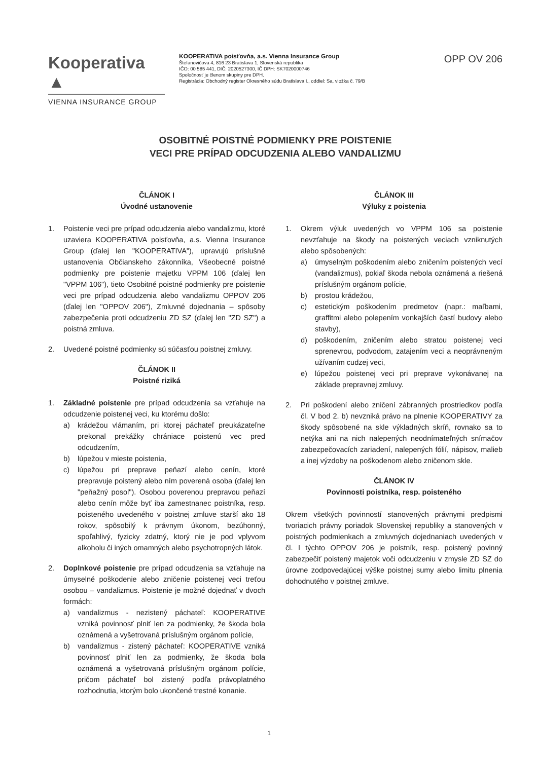Kooperativa ▲
VIENNA INSURANCE GROUP
KOOPERATIVA poisťovňa, a.s. Vienna Insurance Group
Štefanovičova 4, 816 23 Bratislava 1, Slovenská republika
IČO: 00 585 441, DIČ: 2020527300, IČ DPH: SK7020000746
Spoločnosť je členom skupiny pre DPH.
Registrácia: Obchodný register Okresného súdu Bratislava I., oddiel: Sa, vložka č. 79/B
OPP OV 206
OSOBITNÉ POISTNÉ PODMIENKY PRE POISTENIE
VECI PRE PRÍPAD ODCUDZENIA ALEBO VANDALIZMU
ČLÁNOK I
Úvodné ustanovenie
1. Poistenie veci pre prípad odcudzenia alebo vandalizmu, ktoré uzaviera KOOPERATIVA poisťovňa, a.s. Vienna Insurance Group (ďalej len "KOOPERATIVA"), upravujú príslušné ustanovenia Občianskeho zákonníka, Všeobecné poistné podmienky pre poistenie majetku VPPM 106 (ďalej len "VPPM 106"), tieto Osobitné poistné podmienky pre poistenie veci pre prípad odcudzenia alebo vandalizmu OPPOV 206 (ďalej len "OPPOV 206"), Zmluvné dojednania – spôsoby zabezpečenia proti odcudzeniu ZD SZ (ďalej len "ZD SZ") a poistná zmluva.
2. Uvedené poistné podmienky sú súčasťou poistnej zmluvy.
ČLÁNOK II
Poistné riziká
1. Základné poistenie pre prípad odcudzenia sa vzťahuje na odcudzenie poistenej veci, ku ktorému došlo:
a) krádežou vlámaním, pri ktorej páchateľ preukázateľne prekonal prekážky chrániace poistenú vec pred odcudzením,
b) lúpežou v mieste poistenia,
c) lúpežou pri preprave peňazí alebo cenín, ktoré prepravuje poistený alebo ním poverená osoba (ďalej len "peňažný posol"). Osobou poverenou prepravou peňazí alebo cenín môže byť iba zamestnanec poistníka, resp. poisteného uvedeného v poistnej zmluve starší ako 18 rokov, spôsobilý k právnym úkonom, bezúhonný, spoľahlivý, fyzicky zdatný, ktorý nie je pod vplyvom alkoholu či iných omamných alebo psychotropných látok.
2. Doplnkové poistenie pre prípad odcudzenia sa vzťahuje na úmyselné poškodenie alebo zničenie poistenej veci treťou osobou – vandalizmus. Poistenie je možné dojednať v dvoch formách:
a) vandalizmus - nezistený páchateľ: KOOPERATIVE vzniká povinnosť plniť len za podmienky, že škoda bola oznámená a vyšetrovaná príslušným orgánom polície,
b) vandalizmus - zistený páchateľ: KOOPERATIVE vzniká povinnosť plniť len za podmienky, že škoda bola oznámená a vyšetrovaná príslušným orgánom polície, pričom páchateľ bol zistený podľa právoplatného rozhodnutia, ktorým bolo ukončené trestné konanie.
ČLÁNOK III
Výluky z poistenia
1. Okrem výluk uvedených vo VPPM 106 sa poistenie nevzťahuje na škody na poistených veciach vzniknutých alebo spôsobených:
a) úmyselným poškodením alebo zničením poistených vecí (vandalizmus), pokiaľ škoda nebola oznámená a riešená príslušným orgánom polície,
b) prostou krádežou,
c) estetickým poškodením predmetov (napr.: maľbami, graffitmi alebo polepením vonkajších častí budovy alebo stavby),
d) poškodením, zničením alebo stratou poistenej veci sprenevrou, podvodom, zatajením veci a neoprávneným užívaním cudzej veci,
e) lúpežou poistenej veci pri preprave vykonávanej na základe prepravnej zmluvy.
2. Pri poškodení alebo zničení zábranných prostriedkov podľa čl. V bod 2. b) nevzniká právo na plnenie KOOPERATIVY za škody spôsobené na skle výkladných skríň, rovnako sa to netýka ani na nich nalepených neodnímateľných snímačov zabezpečovacích zariadení, nalepených fólií, nápisov, malieb a inej výzdoby na poškodenom alebo zničenom skle.
ČLÁNOK IV
Povinnosti poistníka, resp. poisteného
Okrem všetkých povinností stanovených právnymi predpismi tvoriacich právny poriadok Slovenskej republiky a stanovených v poistných podmienkach a zmluvných dojednaniach uvedených v čl. I týchto OPPOV 206 je poistník, resp. poistený povinný zabezpečiť poistený majetok voči odcudzeniu v zmysle ZD SZ do úrovne zodpovedajúcej výške poistnej sumy alebo limitu plnenia dohodnutého v poistnej zmluve.
1